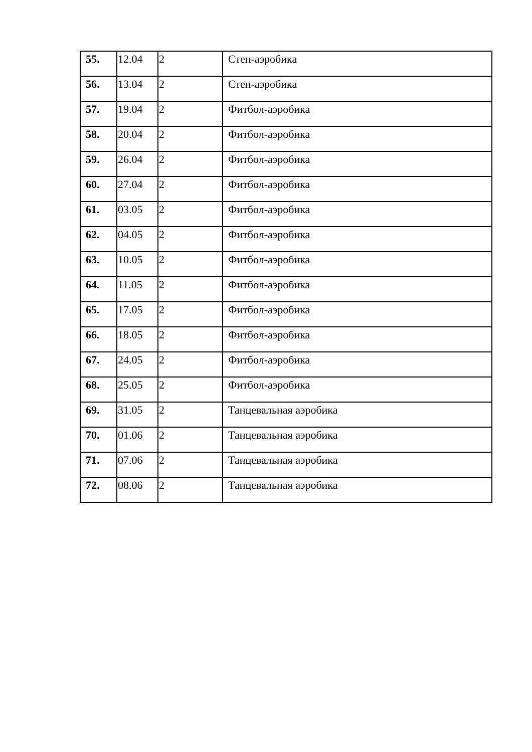| 55. | 12.04 | 2 | Степ-аэробика |
| 56. | 13.04 | 2 | Степ-аэробика |
| 57. | 19.04 | 2 | Фитбол-аэробика |
| 58. | 20.04 | 2 | Фитбол-аэробика |
| 59. | 26.04 | 2 | Фитбол-аэробика |
| 60. | 27.04 | 2 | Фитбол-аэробика |
| 61. | 03.05 | 2 | Фитбол-аэробика |
| 62. | 04.05 | 2 | Фитбол-аэробика |
| 63. | 10.05 | 2 | Фитбол-аэробика |
| 64. | 11.05 | 2 | Фитбол-аэробика |
| 65. | 17.05 | 2 | Фитбол-аэробика |
| 66. | 18.05 | 2 | Фитбол-аэробика |
| 67. | 24.05 | 2 | Фитбол-аэробика |
| 68. | 25.05 | 2 | Фитбол-аэробика |
| 69. | 31.05 | 2 | Танцевальная аэробика |
| 70. | 01.06 | 2 | Танцевальная аэробика |
| 71. | 07.06 | 2 | Танцевальная аэробика |
| 72. | 08.06 | 2 | Танцевальная аэробика |